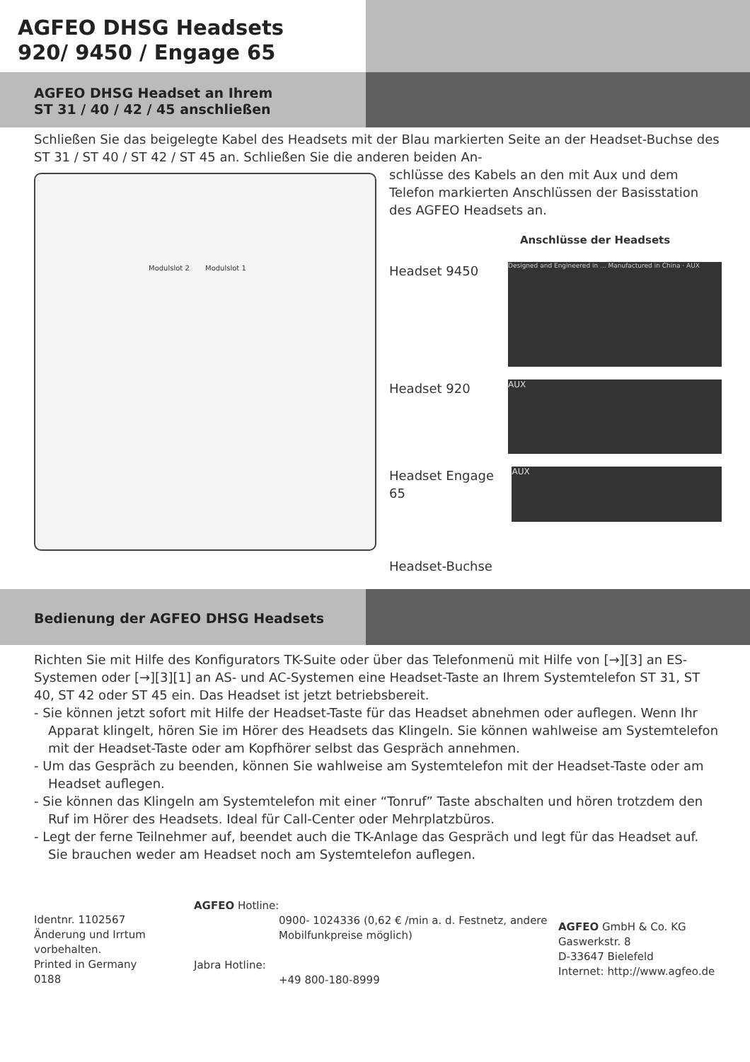AGFEO DHSG Headsets
920/ 9450 / Engage 65
AGFEO DHSG Headset an Ihrem
ST 31 / 40 / 42 / 45 anschließen
Schließen Sie das beigelegte Kabel des Headsets mit der Blau markierten Seite an der Headset-Buchse des ST 31 / ST 40 / ST 42 / ST 45 an. Schließen Sie die anderen beiden An-
Modulslot 2 Modulslot 1
schlüsse des Kabels an den mit Aux und dem Telefon markierten Anschlüssen der Basisstation des AGFEO Headsets an.
Anschlüsse der Headsets
Headset 9450
Designed and Engineered in ... Manufactured in China · AUX
Headset 920
AUX
Headset Engage 65
AUX
Headset-Buchse
Bedienung der AGFEO DHSG Headsets
Richten Sie mit Hilfe des Konfigurators TK-Suite oder über das Telefonmenü mit Hilfe von [→][3] an ES-Systemen oder [→][3][1] an AS- und AC-Systemen eine Headset-Taste an Ihrem Systemtelefon ST 31, ST 40, ST 42 oder ST 45 ein. Das Headset ist jetzt betriebsbereit.
- Sie können jetzt sofort mit Hilfe der Headset-Taste für das Headset abnehmen oder auflegen. Wenn Ihr Apparat klingelt, hören Sie im Hörer des Headsets das Klingeln. Sie können wahlweise am Systemtelefon mit der Headset-Taste oder am Kopfhörer selbst das Gespräch annehmen.
- Um das Gespräch zu beenden, können Sie wahlweise am Systemtelefon mit der Headset-Taste oder am Headset auflegen.
- Sie können das Klingeln am Systemtelefon mit einer “Tonruf” Taste abschalten und hören trotzdem den Ruf im Hörer des Headsets. Ideal für Call-Center oder Mehrplatzbüros.
- Legt der ferne Teilnehmer auf, beendet auch die TK-Anlage das Gespräch und legt für das Headset auf.
Sie brauchen weder am Headset noch am Systemtelefon auflegen.
Identnr. 1102567
Änderung und Irrtum vorbehalten.
Printed in Germany
0188
AGFEO Hotline:
0900- 1024336 (0,62 € /min a. d. Festnetz, andere Mobilfunkpreise möglich)
Jabra Hotline:
+49 800-180-8999
AGFEO GmbH & Co. KG
Gaswerkstr. 8
D-33647 Bielefeld
Internet: http://www.agfeo.de